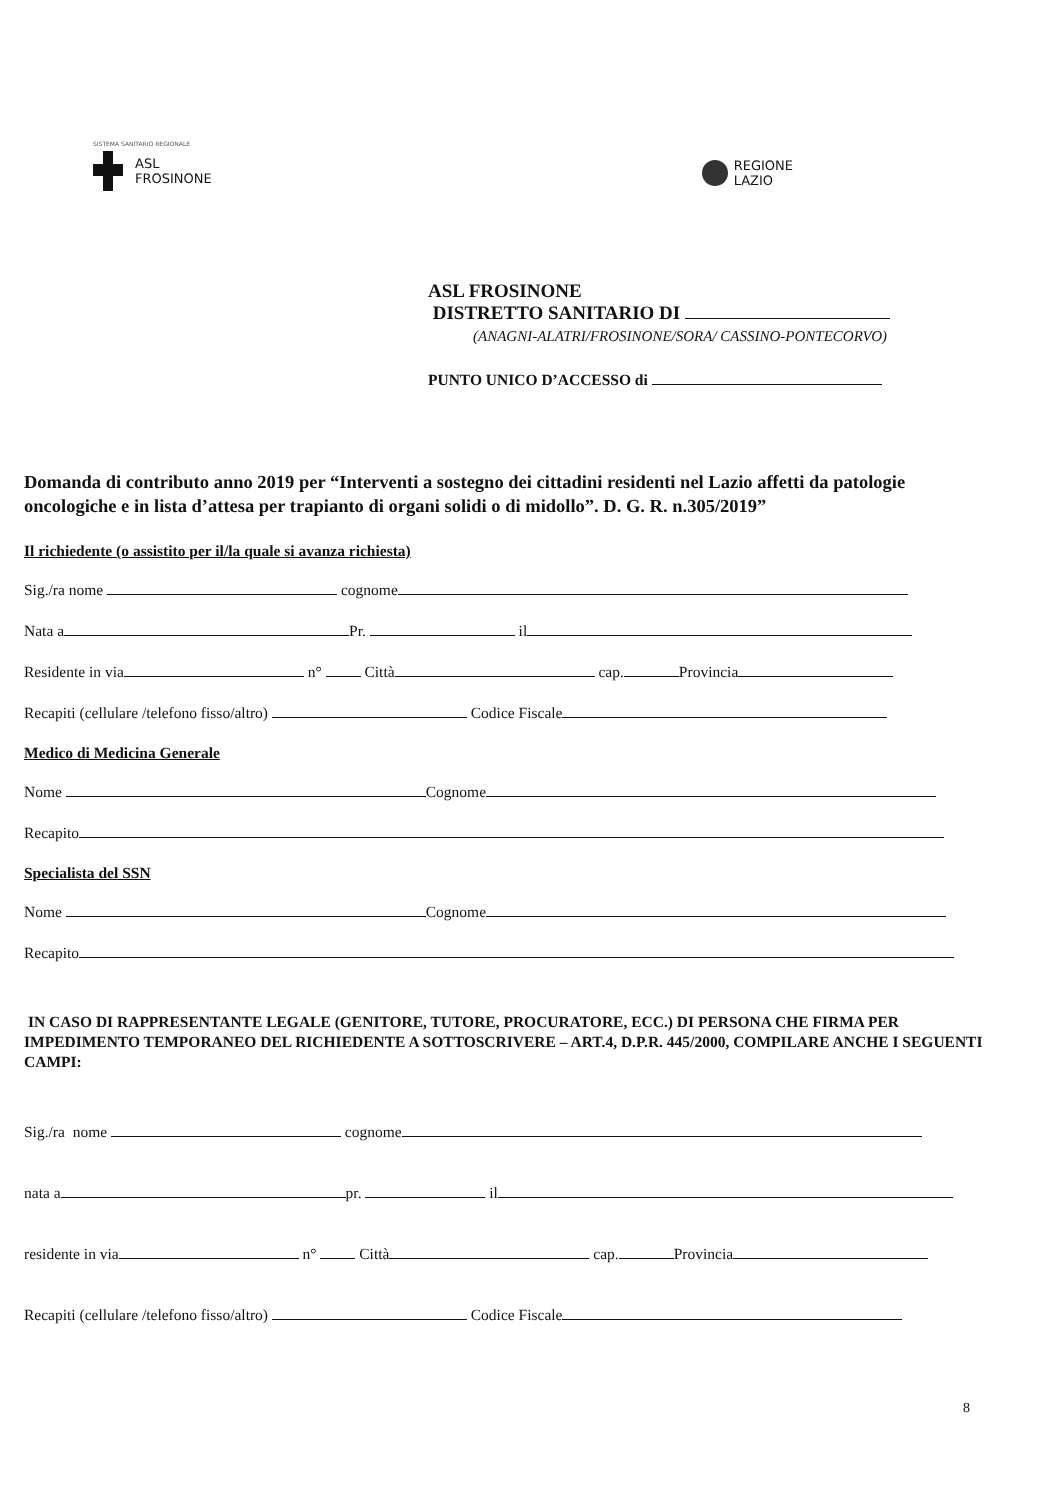SISTEMA SANITARIO REGIONALE
ASL
FROSINONE
REGIONE
LAZIO
ASL FROSINONE
DISTRETTO SANITARIO DI
(ANAGNI-ALATRI/FROSINONE/SORA/ CASSINO-PONTECORVO)
PUNTO UNICO D’ACCESSO di
Domanda di contributo anno 2019 per “Interventi a sostegno dei cittadini residenti nel Lazio affetti da patologie oncologiche e in lista d’attesa per trapianto di organi solidi o di midollo”. D. G. R. n.305/2019”
Il richiedente (o assistito per il/la quale si avanza richiesta)
Sig./ra nome cognome
Nata a Pr. il
Residente in via n° Città cap. Provincia
Recapiti (cellulare /telefono fisso/altro) Codice Fiscale
Medico di Medicina Generale
Nome Cognome
Recapito
Specialista del SSN
Nome Cognome
Recapito
IN CASO DI RAPPRESENTANTE LEGALE (GENITORE, TUTORE, PROCURATORE, ECC.) DI PERSONA CHE FIRMA PER IMPEDIMENTO TEMPORANEO DEL RICHIEDENTE A SOTTOSCRIVERE – ART.4, D.P.R. 445/2000, COMPILARE ANCHE I SEGUENTI CAMPI:
Sig./ra nome cognome
nata a pr. il
residente in via n° Città cap. Provincia
Recapiti (cellulare /telefono fisso/altro) Codice Fiscale
8